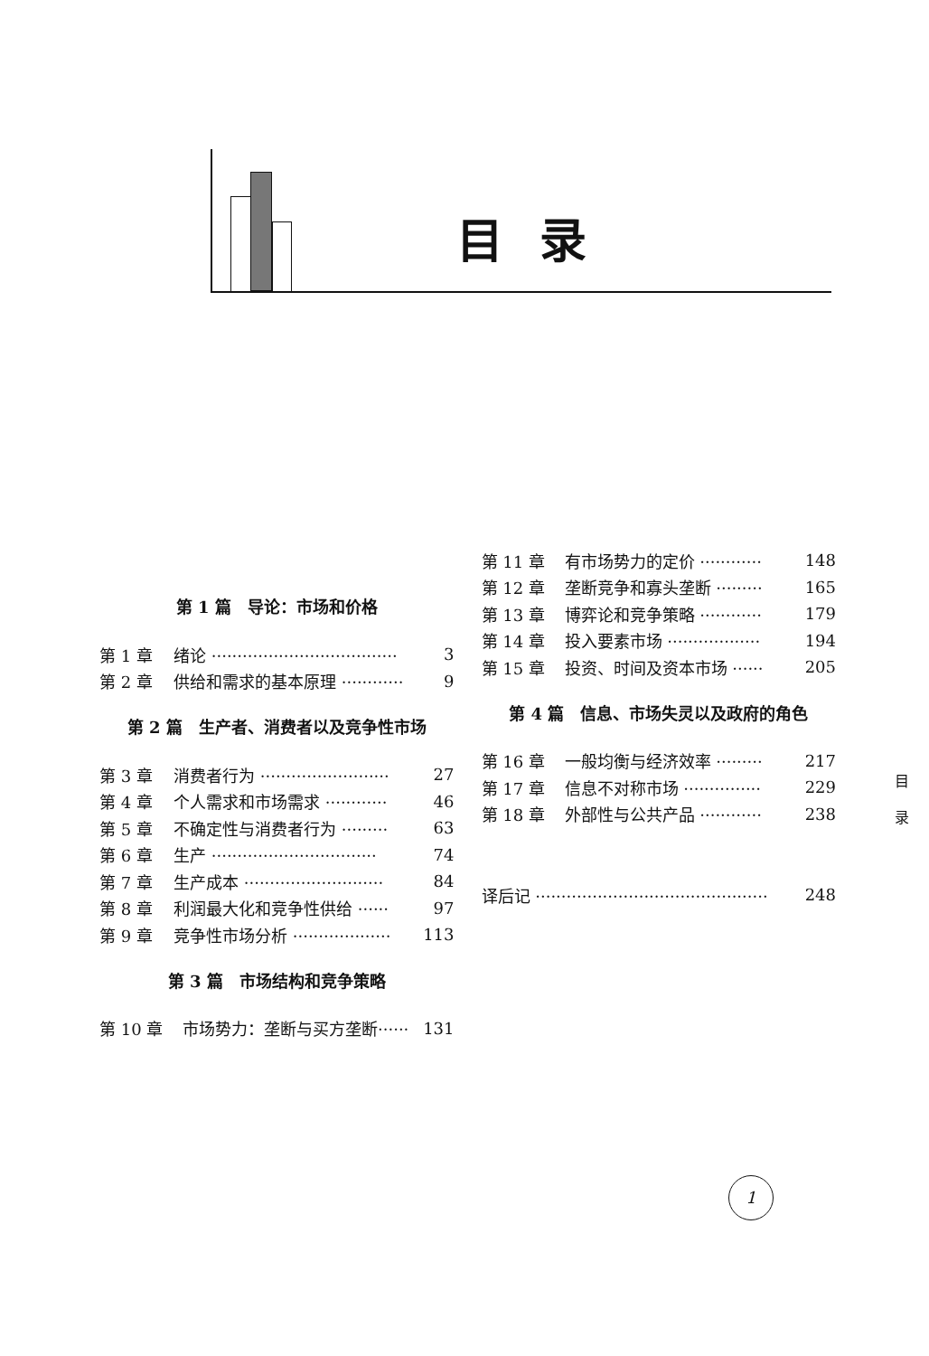目录
第 1 篇　导论：市场和价格
第 1 章 绪论 ···································· 3
第 2 章 供给和需求的基本原理 ············ 9
第 2 篇　生产者、消费者以及竞争性市场
第 3 章 消费者行为 ························· 27
第 4 章 个人需求和市场需求 ············ 46
第 5 章 不确定性与消费者行为 ········· 63
第 6 章 生产 ································ 74
第 7 章 生产成本 ··························· 84
第 8 章 利润最大化和竞争性供给 ······ 97
第 9 章 竞争性市场分析 ··················· 113
第 3 篇　市场结构和竞争策略
第 10 章 市场势力：垄断与买方垄断······ 131
第 11 章 有市场势力的定价 ············ 148
第 12 章 垄断竞争和寡头垄断 ········· 165
第 13 章 博弈论和竞争策略 ············ 179
第 14 章 投入要素市场 ·················· 194
第 15 章 投资、时间及资本市场 ······ 205
第 4 篇　信息、市场失灵以及政府的角色
第 16 章 一般均衡与经济效率 ········· 217
第 17 章 信息不对称市场 ··············· 229
第 18 章 外部性与公共产品 ············ 238
译后记 ············································· 248
目
录
1